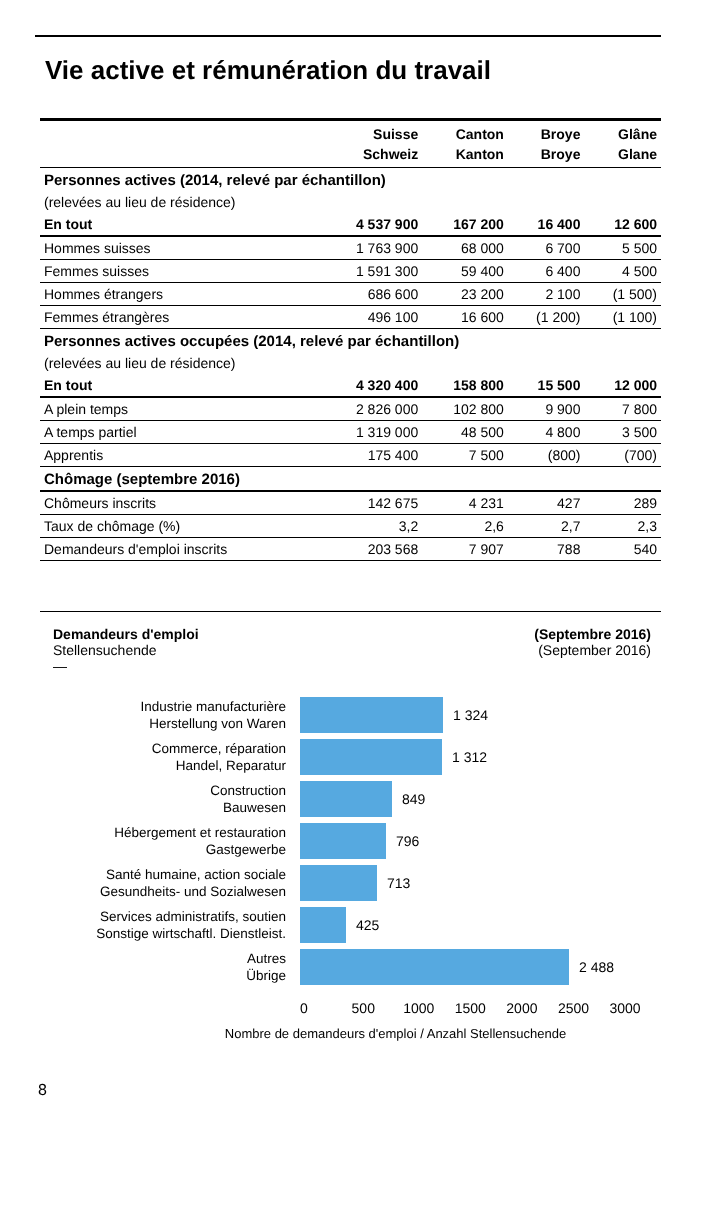Vie active et rémunération du travail
| | Suisse Schweiz | Canton Kanton | Broye Broye | Glâne Glane |
| --- | --- | --- | --- | --- |
| Personnes actives (2014, relevé par échantillon) | | | | |
| (relevées au lieu de résidence) | | | | |
| En tout | 4 537 900 | 167 200 | 16 400 | 12 600 |
| Hommes suisses | 1 763 900 | 68 000 | 6 700 | 5 500 |
| Femmes suisses | 1 591 300 | 59 400 | 6 400 | 4 500 |
| Hommes étrangers | 686 600 | 23 200 | 2 100 | (1 500) |
| Femmes étrangères | 496 100 | 16 600 | (1 200) | (1 100) |
| Personnes actives occupées (2014, relevé par échantillon) | | | | |
| (relevées au lieu de résidence) | | | | |
| En tout | 4 320 400 | 158 800 | 15 500 | 12 000 |
| A plein temps | 2 826 000 | 102 800 | 9 900 | 7 800 |
| A temps partiel | 1 319 000 | 48 500 | 4 800 | 3 500 |
| Apprentis | 175 400 | 7 500 | (800) | (700) |
| Chômage (septembre 2016) | | | | |
| Chômeurs inscrits | 142 675 | 4 231 | 427 | 289 |
| Taux de chômage (%) | 3,2 | 2,6 | 2,7 | 2,3 |
| Demandeurs d'emploi inscrits | 203 568 | 7 907 | 788 | 540 |
Demandeurs d'emploi
Stellensuchende
—
(Septembre 2016)
(September 2016)
Industrie manufacturière
Herstellung von Waren
1 324
Commerce, réparation
Handel, Reparatur
1 312
Construction
Bauwesen
849
Hébergement et restauration
Gastgewerbe
796
Santé humaine, action sociale
Gesundheits- und Sozialwesen
713
Services administratifs, soutien
Sonstige wirtschaftl. Dienstleist.
425
Autres
Übrige
2 488
0 500 1000 1500 2000 2500 3000
Nombre de demandeurs d'emploi / Anzahl Stellensuchende
8